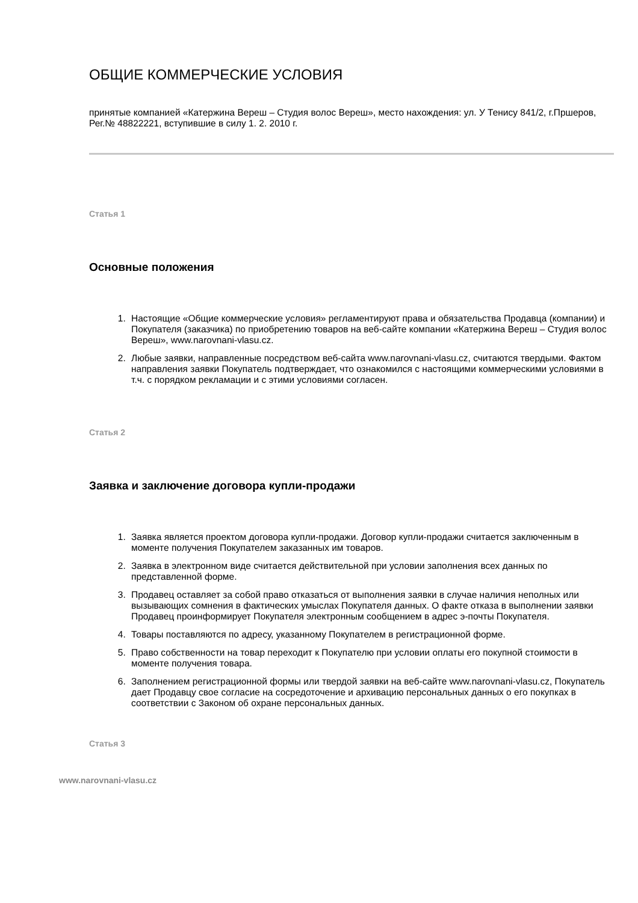ОБЩИЕ КОММЕРЧЕСКИЕ УСЛОВИЯ
принятые компанией «Катержина Вереш – Студия волос Вереш», место нахождения: ул. У Тенису 841/2, г.Пршеров, Рег.№ 48822221, вступившие в силу 1. 2. 2010 г.
Статья 1
Основные положения
1. Настоящие «Общие коммерческие условия» регламентируют права и обязательства Продавца (компании) и Покупателя (заказчика) по приобретению товаров на веб-сайте компании «Катержина Вереш – Студия волос Вереш», www.narovnani-vlasu.cz.
2. Любые заявки, направленные посредством веб-сайта www.narovnani-vlasu.cz, считаются твердыми. Фактом направления заявки Покупатель подтверждает, что ознакомился с настоящими коммерческими условиями в т.ч. с порядком рекламации и с этими условиями согласен.
Статья 2
Заявка и заключение договора купли-продажи
1. Заявка является проектом договора купли-продажи. Договор купли-продажи считается заключенным в моменте получения Покупателем заказанных им товаров.
2. Заявка в электронном виде считается действительной при условии заполнения всех данных по представленной форме.
3. Продавец оставляет за собой право отказаться от выполнения заявки в случае наличия неполных или вызывающих сомнения в фактических умыслах Покупателя данных. О факте отказа в выполнении заявки Продавец проинформирует Покупателя электронным сообщением в адрес э-почты Покупателя.
4. Товары поставляются по адресу, указанному Покупателем в регистрационной форме.
5. Право собственности на товар переходит к Покупателю при условии оплаты его покупной стоимости в моменте получения товара.
6. Заполнением регистрационной формы или твердой заявки на веб-сайте www.narovnani-vlasu.cz, Покупатель дает Продавцу свое согласие на сосредоточение и архивацию персональных данных о его покупках в соответствии с Законом об охране персональных данных.
Статья 3
www.narovnani-vlasu.cz